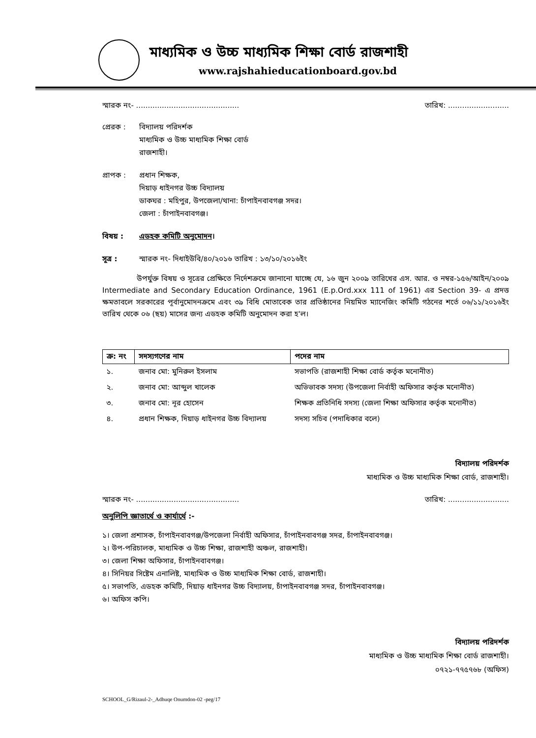মাধ্যমিক ও উচ্চ মাধ্যমিক শিক্ষা বোর্ড রাজশাহী
www.rajshahieducationboard.gov.bd
স্মারক নং- ............................................ তারিখ: ..........................
প্রেরক : বিদ্যালয় পরিদর্শক
মাধ্যমিক ও উচ্চ মাধ্যমিক শিক্ষা বোর্ড
রাজশাহী।
প্রাপক : প্রধান শিক্ষক,
দিয়াড় ধাইনগর উচ্চ বিদ্যালয়
ডাকঘর : মহিপুর, উপজেলা/থানা: চাঁপাইনবাবগঞ্জ সদর।
জেলা : চাঁপাইনবাবগঞ্জ।
বিষয় : এডহক কমিটি অনুমোদন।
সূত্র : স্মারক নং- দিধাইউবি/৪০/২০১৬ তারিখ : ১৩/১০/২০১৬ইং
উপর্যুক্ত বিষয় ও সূত্রের প্রেক্ষিতে নির্দেশক্রমে জানানো যাচ্ছে যে, ১৬ জুন ২০০৯ তারিখের এস. আর. ও নম্বর-১৫৬/আইন/২০০৯ Intermediate and Secondary Education Ordinance, 1961 (E.p.Ord.xxx 111 of 1961) এর Section 39- এ প্রদত্ত ক্ষমতাবলে সরকারের পূর্বানুমোদনক্রমে এবং ৩৯ বিধি মোতাবেক তার প্রতিষ্ঠানের নিয়মিত ম্যানেজিং কমিটি গঠনের শর্তে ০৬/১১/২০১৬ইং তারিখ থেকে ০৬ (ছয়) মাসের জন্য এডহক কমিটি অনুমোদন করা হ'ল।
| ক্র: নং | সদস্যগণের নাম | পদের নাম |
| --- | --- | --- |
| ১. | জনাব মো: মুনিরুল ইসলাম | সভাপতি (রাজশাহী শিক্ষা বোর্ড কর্তৃক মনোনীত) |
| ২. | জনাব মো: আব্দুল খালেক | অভিভাবক সদস্য (উপজেলা নির্বাহী অফিসার কর্তৃক মনোনীত) |
| ৩. | জনাব মো: নূর হোসেন | শিক্ষক প্রতিনিধি সদস্য (জেলা শিক্ষা অফিসার কর্তৃক মনোনীত) |
| ৪. | প্রধান শিক্ষক, দিয়াড় ধাইনগর উচ্চ বিদ্যালয় | সদস্য সচিব (পদাধিকার বলে) |
বিদ্যালয় পরিদর্শক
মাধ্যমিক ও উচ্চ মাধ্যমিক শিক্ষা বোর্ড, রাজশাহী।
স্মারক নং- ............................................ তারিখ: ..........................
অনুলিপি জ্ঞাতার্থে ও কার্যার্থে :-
১। জেলা প্রশাসক, চাঁপাইনবাবগঞ্জ/উপজেলা নির্বাহী অফিসার, চাঁপাইনবাবগঞ্জ সদর, চাঁপাইনবাবগঞ্জ।
২। উপ-পরিচালক, মাধ্যমিক ও উচ্চ শিক্ষা, রাজশাহী অঞ্চল, রাজশাহী।
৩। জেলা শিক্ষা অফিসার, চাঁপাইনবাবগঞ্জ।
৪। সিনিয়র সিষ্টেম এনালিষ্ট, মাধ্যমিক ও উচ্চ মাধ্যমিক শিক্ষা বোর্ড, রাজশাহী।
৫। সভাপতি, এডহক কমিটি, দিয়াড় ধাইনগর উচ্চ বিদ্যালয়, চাঁপাইনবাবগঞ্জ সদর, চাঁপাইনবাবগঞ্জ।
৬। অফিস কপি।
বিদ্যালয় পরিদর্শক
মাধ্যমিক ও উচ্চ মাধ্যমিক শিক্ষা বোর্ড রাজশাহী।
০৭২১-৭৭৫৭৬৮ (অফিস)
SCHOOL_G/Rizaul-2-_Adhuqe Onumdon-02 -peg/17